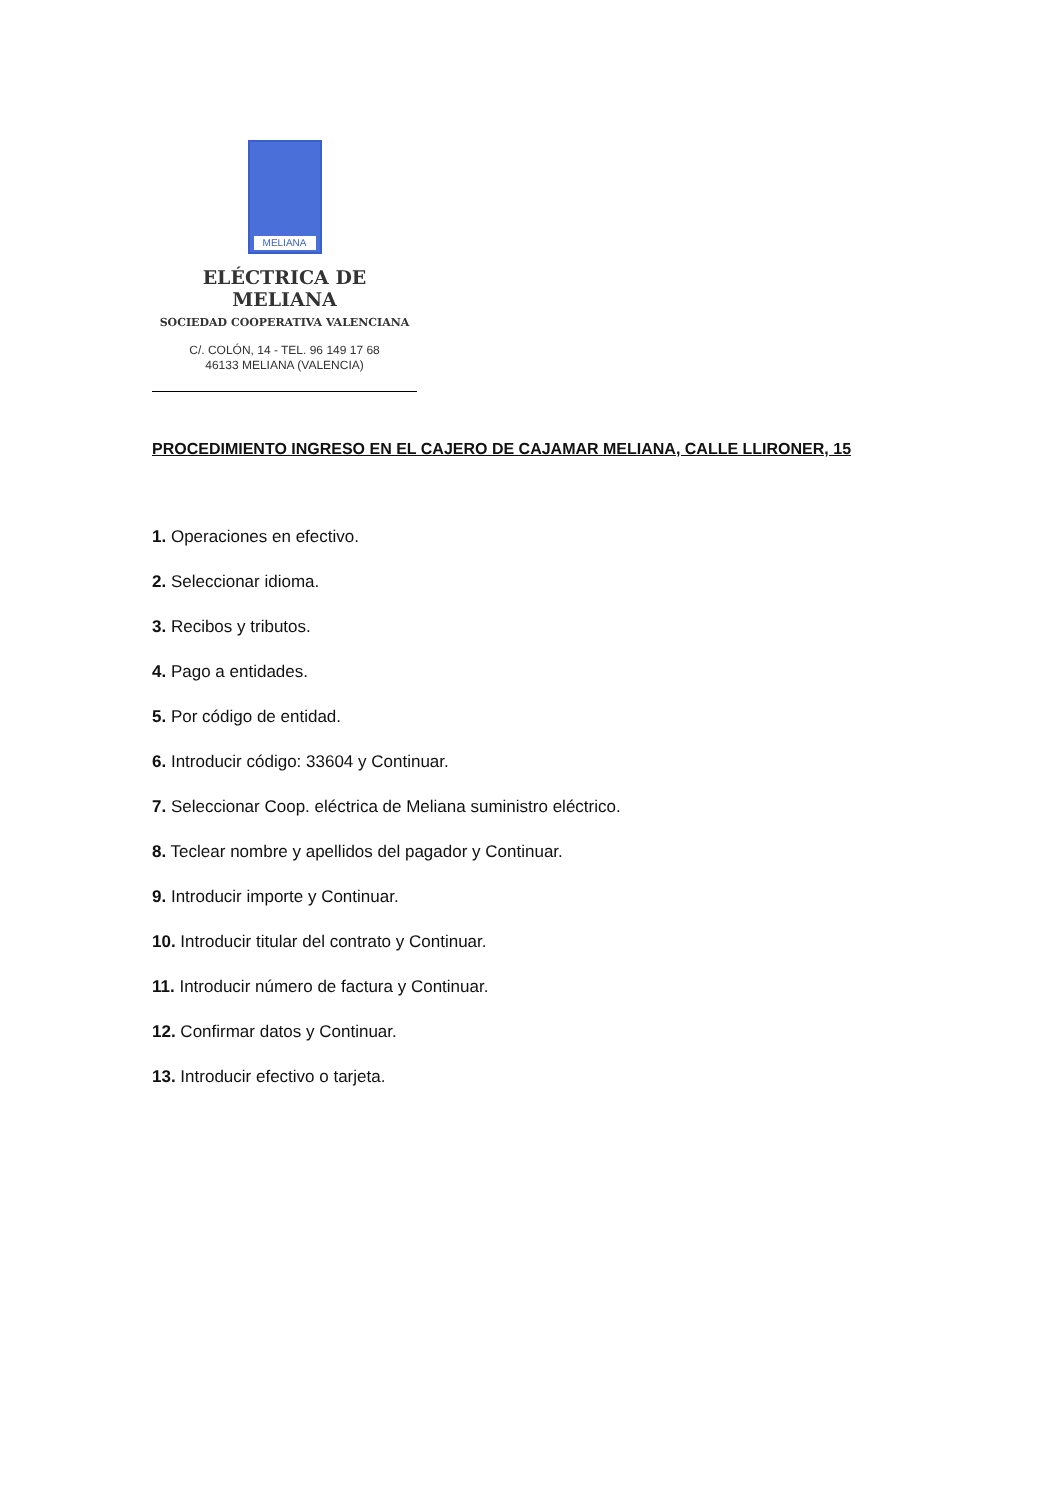MELIANA
ELÉCTRICA DE MELIANA
SOCIEDAD COOPERATIVA VALENCIANA
C/. COLÓN, 14 - TEL. 96 149 17 68
46133 MELIANA (VALENCIA)
PROCEDIMIENTO INGRESO EN EL CAJERO DE CAJAMAR MELIANA, CALLE LLIRONER, 15
1. Operaciones en efectivo.
2. Seleccionar idioma.
3. Recibos y tributos.
4. Pago a entidades.
5. Por código de entidad.
6. Introducir código: 33604 y Continuar.
7. Seleccionar Coop. eléctrica de Meliana suministro eléctrico.
8. Teclear nombre y apellidos del pagador y Continuar.
9. Introducir importe y Continuar.
10. Introducir titular del contrato y Continuar.
11. Introducir número de factura y Continuar.
12. Confirmar datos y Continuar.
13. Introducir efectivo o tarjeta.